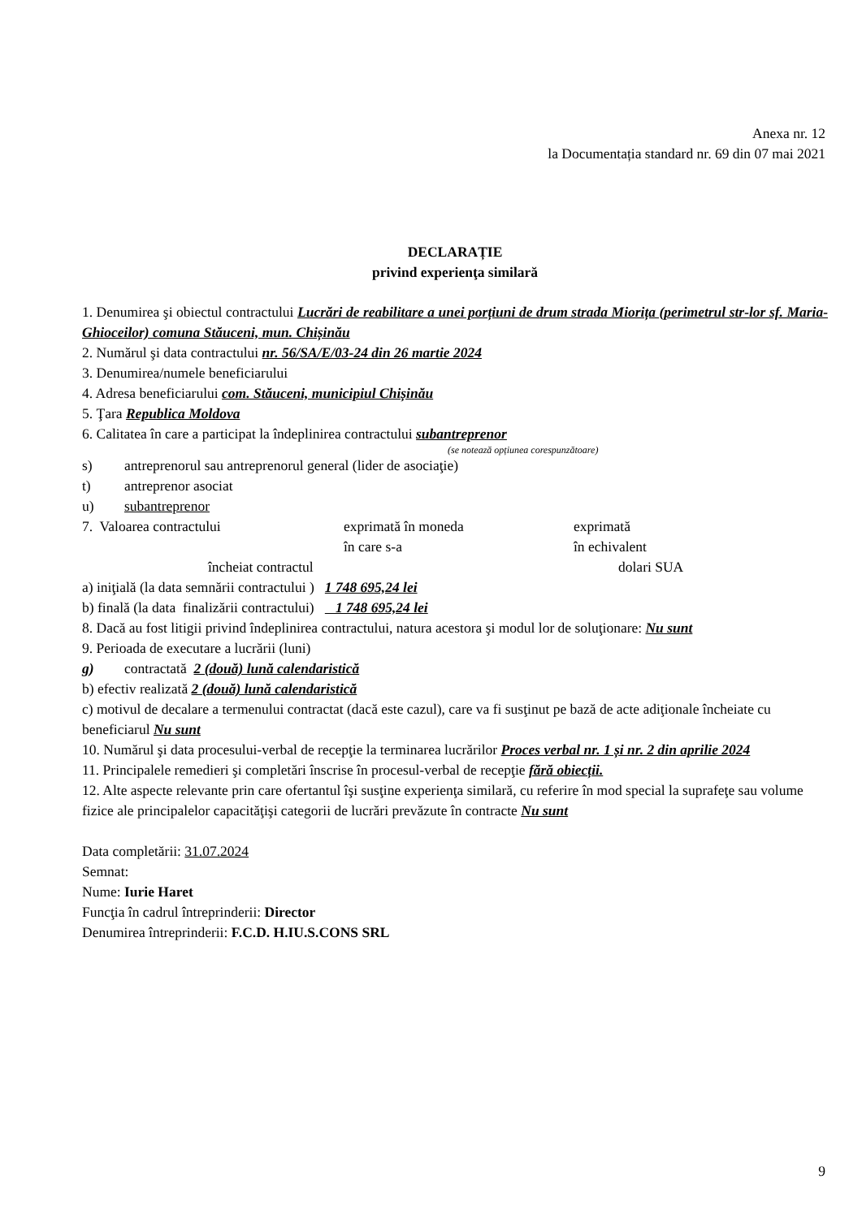Anexa nr. 12
la Documentația standard nr. 69 din 07 mai 2021
DECLARAȚIE
privind experienţa similară
1. Denumirea şi obiectul contractului Lucrări de reabilitare a unei porțiuni de drum strada Miorița (perimetrul str-lor sf. Maria-Ghioceilor) comuna Stăuceni, mun. Chișinău
2. Numărul şi data contractului nr. 56/SA/E/03-24 din 26 martie 2024
3. Denumirea/numele beneficiarului
4. Adresa beneficiarului com. Stăuceni, municipiul Chișinău
5. Ţara Republica Moldova
6. Calitatea în care a participat la îndeplinirea contractului subantreprenor
(se notează opțiunea corespunzătoare)
s) antreprenorul sau antreprenorul general (lider de asociaţie)
t) antreprenor asociat
u) subantreprenor
7. Valoarea contractului exprimată în moneda
în care s-a exprimată
în echivalent
încheiat contractul dolari SUA
a) iniţială (la data semnării contractului ) 1 748 695,24 lei
b) finală (la data finalizării contractului) 1 748 695,24 lei
8. Dacă au fost litigii privind îndeplinirea contractului, natura acestora şi modul lor de soluţionare: Nu sunt
9. Perioada de executare a lucrării (luni)
g) contractată 2 (două) lună calendaristică
b) efectiv realizată 2 (două) lună calendaristică
c) motivul de decalare a termenului contractat (dacă este cazul), care va fi susţinut pe bază de acte adiţionale încheiate cu beneficiarul Nu sunt
10. Numărul şi data procesului-verbal de recepţie la terminarea lucrărilor Proces verbal nr. 1 și nr. 2 din aprilie 2024
11. Principalele remedieri şi completări înscrise în procesul-verbal de recepţie fără obiecții.
12. Alte aspecte relevante prin care ofertantul îşi susţine experienţa similară, cu referire în mod special la suprafeţe sau volume fizice ale principalelor capacităţişi categorii de lucrări prevăzute în contracte Nu sunt
Data completării: 31.07.2024
Semnat:
Nume: Iurie Haret
Funcţia în cadrul întreprinderii: Director
Denumirea întreprinderii: F.C.D. H.IU.S.CONS SRL
9